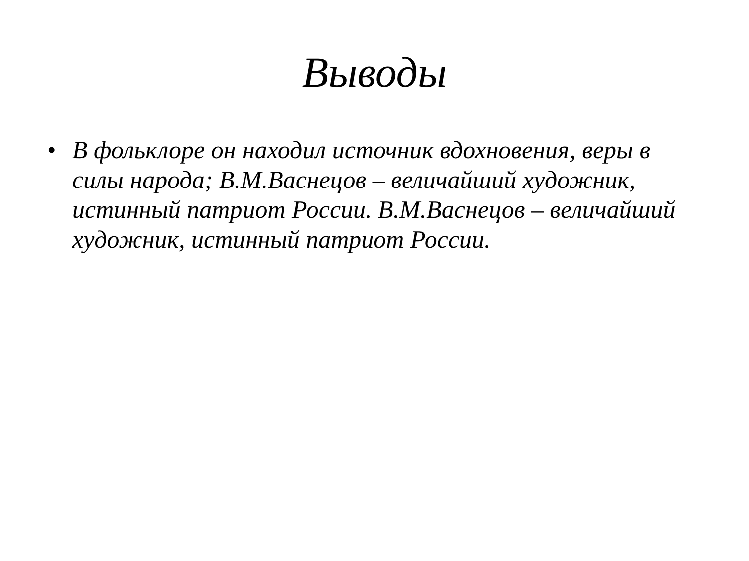Выводы
• В фольклоре он находил источник вдохновения, веры в силы народа; В.М.Васнецов – величайший художник, истинный патриот России. В.М.Васнецов – величайший художник, истинный патриот России.